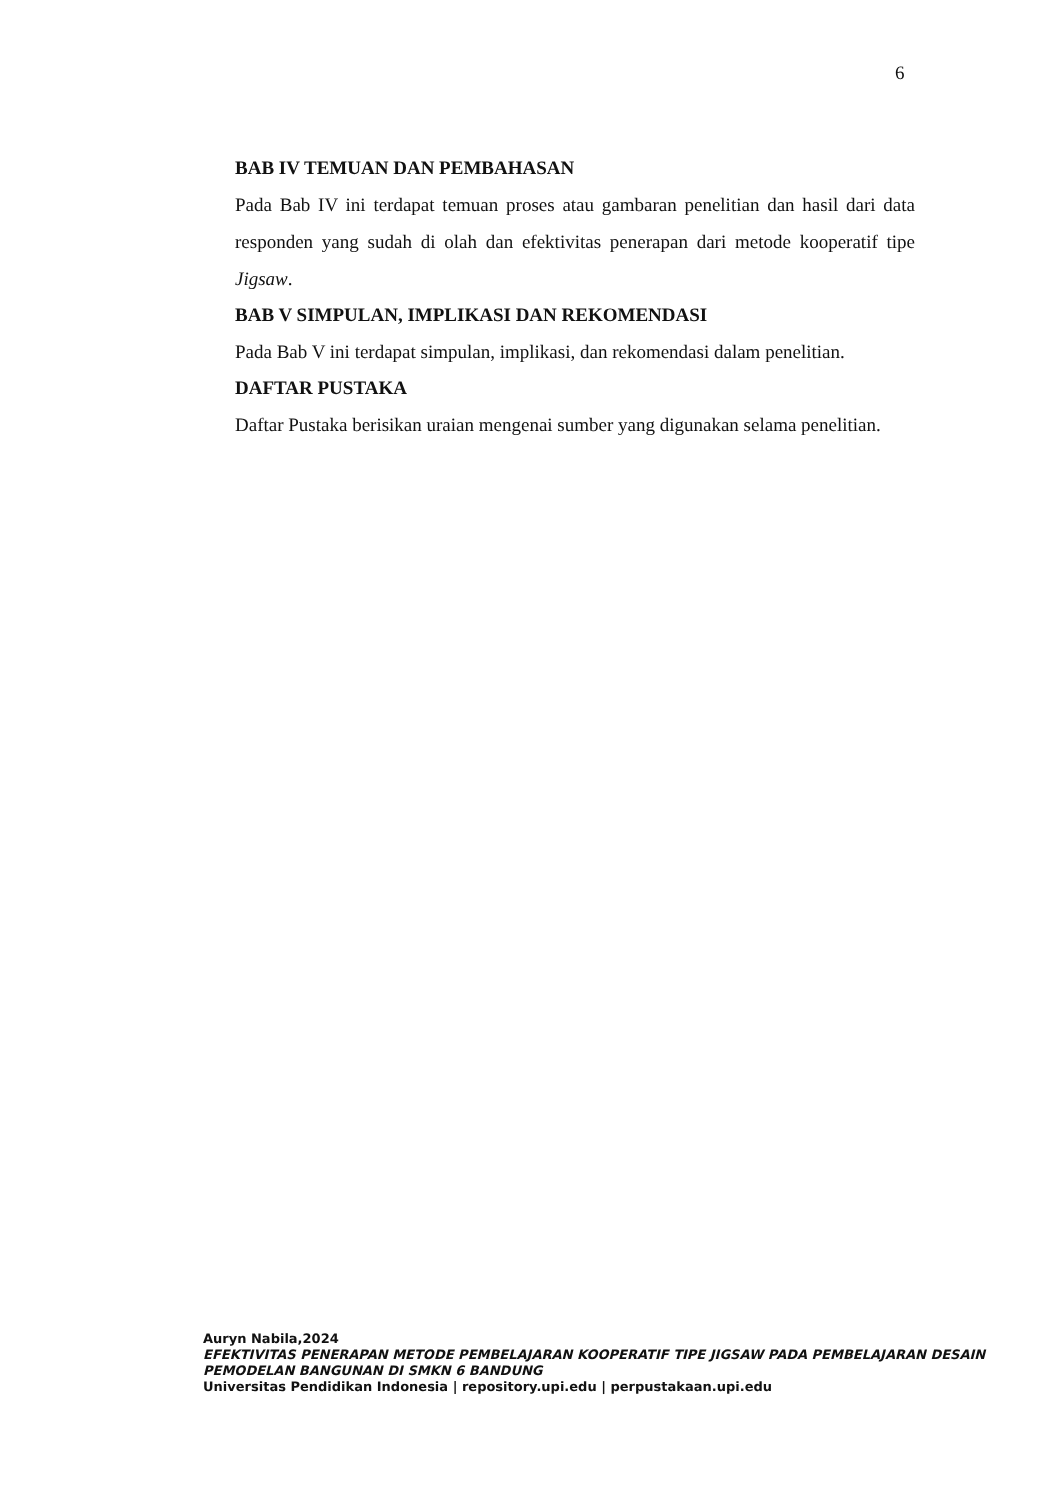6
BAB IV TEMUAN DAN PEMBAHASAN
Pada Bab IV ini terdapat temuan proses atau gambaran penelitian dan hasil dari data responden yang sudah di olah dan efektivitas penerapan dari metode kooperatif tipe Jigsaw.
BAB V SIMPULAN, IMPLIKASI DAN REKOMENDASI
Pada Bab V ini terdapat simpulan, implikasi, dan rekomendasi dalam penelitian.
DAFTAR PUSTAKA
Daftar Pustaka berisikan uraian mengenai sumber yang digunakan selama penelitian.
Auryn Nabila,2024
EFEKTIVITAS PENERAPAN METODE PEMBELAJARAN KOOPERATIF TIPE JIGSAW PADA PEMBELAJARAN DESAIN PEMODELAN BANGUNAN DI SMKN 6 BANDUNG
Universitas Pendidikan Indonesia | repository.upi.edu | perpustakaan.upi.edu